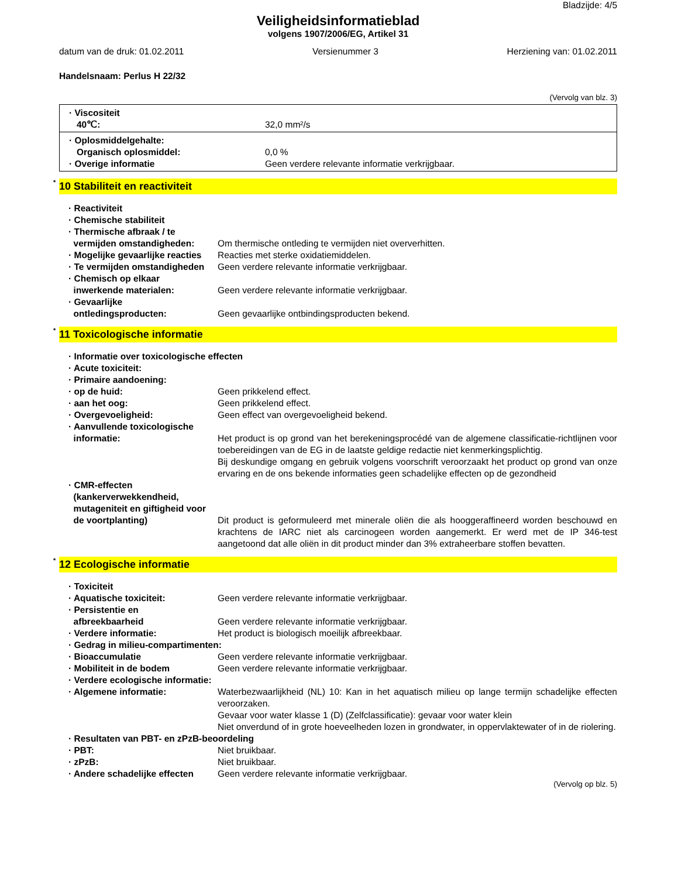Bladzijde: 4/5
Veiligheidsinformatieblad
volgens 1907/2006/EG, Artikel 31
datum van de druk: 01.02.2011 Versienummer 3 Herziening van: 01.02.2011
Handelsnaam: Perlus H 22/32
(Vervolg van blz. 3)
· Viscositeit
40℃: 32,0 mm²/s
· Oplosmiddelgehalte:
Organisch oplosmiddel: 0,0 %
· Overige informatie Geen verdere relevante informatie verkrijgbaar.
<sup>*</sup> 10 Stabiliteit en reactiviteit
· Reactiviteit
· Chemische stabiliteit
· Thermische afbraak / te
vermijden omstandigheden:
Om thermische ontleding te vermijden niet oververhitten.
· Mogelijke gevaarlijke reacties Reacties met sterke oxidatiemiddelen.
· Te vermijden omstandigheden Geen verdere relevante informatie verkrijgbaar.
· Chemisch op elkaar
inwerkende materialen:
Geen verdere relevante informatie verkrijgbaar.
· Gevaarlijke
ontledingsproducten:
Geen gevaarlijke ontbindingsproducten bekend.
<sup>*</sup> 11 Toxicologische informatie
· Informatie over toxicologische effecten
· Acute toxiciteit:
· Primaire aandoening:
· op de huid: Geen prikkelend effect.
· aan het oog: Geen prikkelend effect.
· Overgevoeligheid: Geen effect van overgevoeligheid bekend.
· Aanvullende toxicologische
informatie:
Het product is op grond van het berekeningsprocédé van de algemene classificatie-richtlijnen voor toebereidingen van de EG in de laatste geldige redactie niet kenmerkingsplichtig.
Bij deskundige omgang en gebruik volgens voorschrift veroorzaakt het product op grond van onze ervaring en de ons bekende informaties geen schadelijke effecten op de gezondheid
· CMR-effecten
(kankerverwekkendheid,
mutageniteit en giftigheid voor
de voortplanting)
Dit product is geformuleerd met minerale oliën die als hooggeraffineerd worden beschouwd en krachtens de IARC niet als carcinogeen worden aangemerkt. Er werd met de IP 346-test aangetoond dat alle oliën in dit product minder dan 3% extraheerbare stoffen bevatten.
<sup>*</sup> 12 Ecologische informatie
· Toxiciteit
· Aquatische toxiciteit: Geen verdere relevante informatie verkrijgbaar.
· Persistentie en
afbreekbaarheid
Geen verdere relevante informatie verkrijgbaar.
· Verdere informatie: Het product is biologisch moeilijk afbreekbaar.
· Gedrag in milieu-compartimenten:
· Bioaccumulatie Geen verdere relevante informatie verkrijgbaar.
· Mobiliteit in de bodem Geen verdere relevante informatie verkrijgbaar.
· Verdere ecologische informatie:
· Algemene informatie: Waterbezwaarlijkheid (NL) 10: Kan in het aquatisch milieu op lange termijn schadelijke effecten veroorzaken.
Gevaar voor water klasse 1 (D) (Zelfclassificatie): gevaar voor water klein
Niet onverdund of in grote hoeveelheden lozen in grondwater, in oppervlaktewater of in de riolering.
· Resultaten van PBT- en zPzB-beoordeling
· PBT: Niet bruikbaar.
· zPzB: Niet bruikbaar.
· Andere schadelijke effecten Geen verdere relevante informatie verkrijgbaar.
(Vervolg op blz. 5)